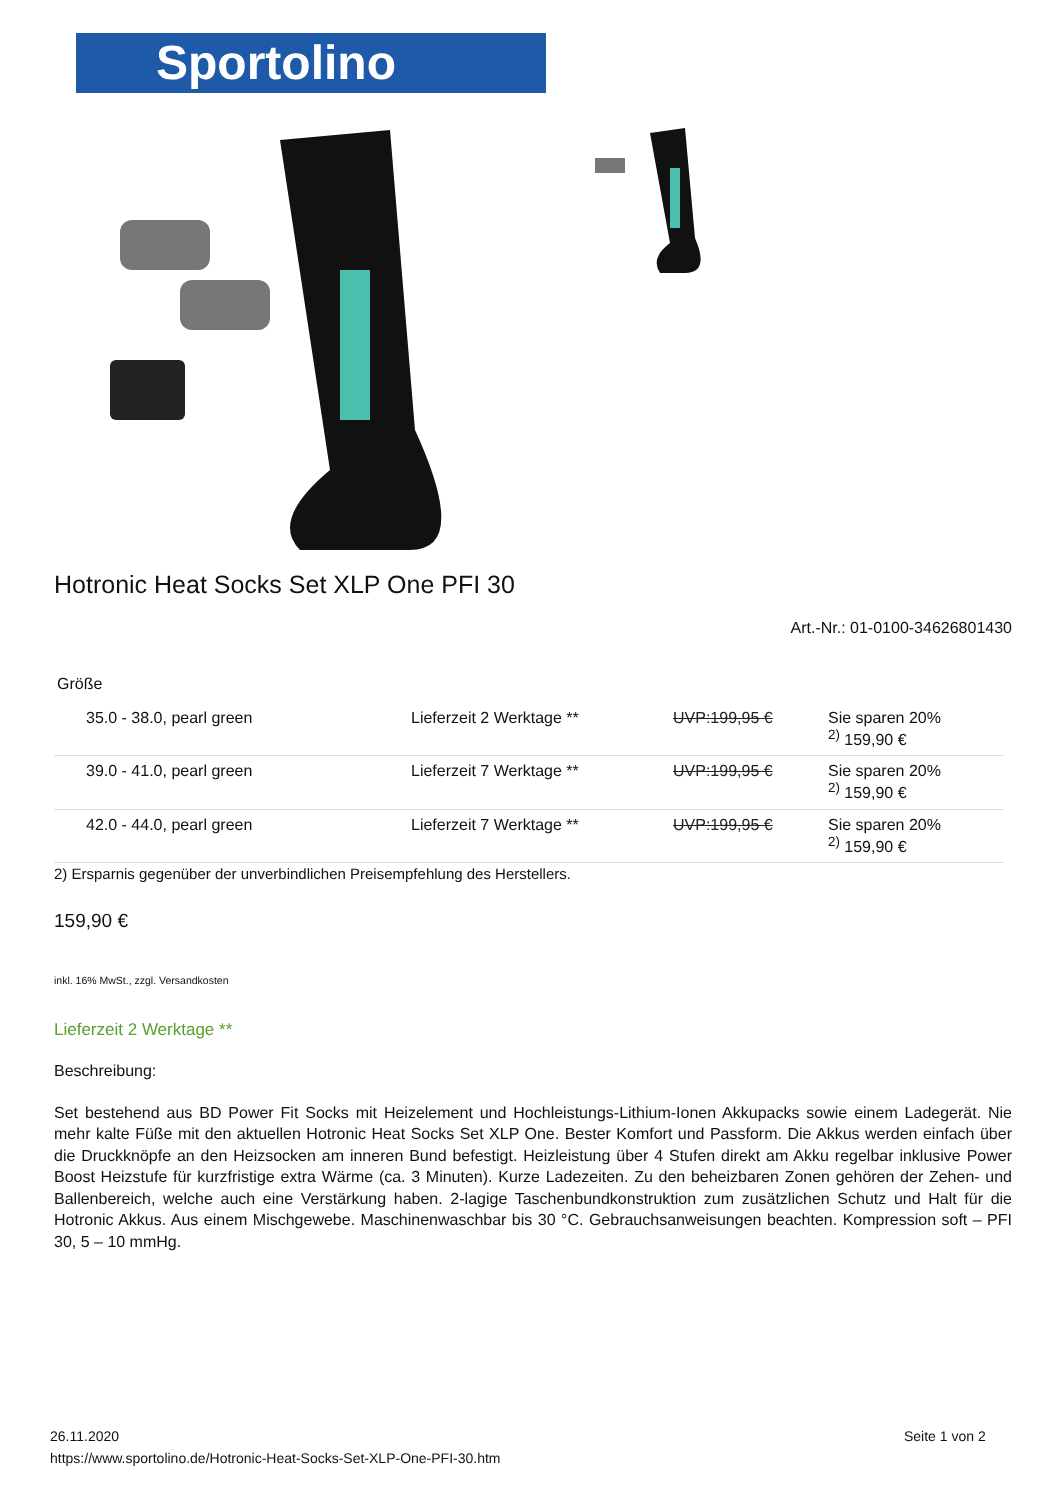Sportolino
Hotronic Heat Socks Set XLP One PFI 30
Art.-Nr.: 01-0100-34626801430
Größe
| 35.0 - 38.0, pearl green | Lieferzeit 2 Werktage ** | UVP:199,95 € | Sie sparen 20% <sup>2)</sup> 159,90 € |
| 39.0 - 41.0, pearl green | Lieferzeit 7 Werktage ** | UVP:199,95 € | Sie sparen 20% <sup>2)</sup> 159,90 € |
| 42.0 - 44.0, pearl green | Lieferzeit 7 Werktage ** | UVP:199,95 € | Sie sparen 20% <sup>2)</sup> 159,90 € |
2) Ersparnis gegenüber der unverbindlichen Preisempfehlung des Herstellers.
159,90 €
inkl. 16% MwSt., zzgl. Versandkosten
Lieferzeit 2 Werktage **
Beschreibung:
Set bestehend aus BD Power Fit Socks mit Heizelement und Hochleistungs-Lithium-Ionen Akkupacks sowie einem Ladegerät. Nie mehr kalte Füße mit den aktuellen Hotronic Heat Socks Set XLP One. Bester Komfort und Passform. Die Akkus werden einfach über die Druckknöpfe an den Heizsocken am inneren Bund befestigt. Heizleistung über 4 Stufen direkt am Akku regelbar inklusive Power Boost Heizstufe für kurzfristige extra Wärme (ca. 3 Minuten). Kurze Ladezeiten. Zu den beheizbaren Zonen gehören der Zehen- und Ballenbereich, welche auch eine Verstärkung haben. 2-lagige Taschenbundkonstruktion zum zusätzlichen Schutz und Halt für die Hotronic Akkus. Aus einem Mischgewebe. Maschinenwaschbar bis 30 °C. Gebrauchsanweisungen beachten. Kompression soft – PFI 30, 5 – 10 mmHg.
26.11.2020
https://www.sportolino.de/Hotronic-Heat-Socks-Set-XLP-One-PFI-30.htm
Seite 1 von 2